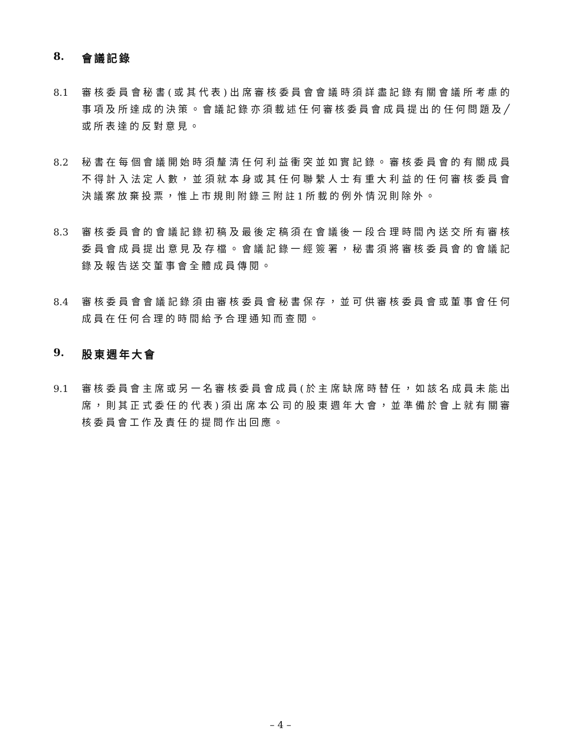8. 會議記錄
8.1 審核委員會秘書(或其代表)出席審核委員會會議時須詳盡記錄有關會議所考慮的事項及所達成的決策。會議記錄亦須載述任何審核委員會成員提出的任何問題及╱或所表達的反對意見。
8.2 秘書在每個會議開始時須釐清任何利益衝突並如實記錄。審核委員會的有關成員不得計入法定人數，並須就本身或其任何聯繫人士有重大利益的任何審核委員會決議案放棄投票，惟上市規則附錄三附註1所載的例外情況則除外。
8.3 審核委員會的會議記錄初稿及最後定稿須在會議後一段合理時間內送交所有審核委員會成員提出意見及存檔。會議記錄一經簽署，秘書須將審核委員會的會議記錄及報告送交董事會全體成員傳閱。
8.4 審核委員會會議記錄須由審核委員會秘書保存，並可供審核委員會或董事會任何成員在任何合理的時間給予合理通知而查閱。
9. 股東週年大會
9.1 審核委員會主席或另一名審核委員會成員(於主席缺席時替任，如該名成員未能出席，則其正式委任的代表)須出席本公司的股東週年大會，並準備於會上就有關審核委員會工作及責任的提問作出回應。
– 4 –